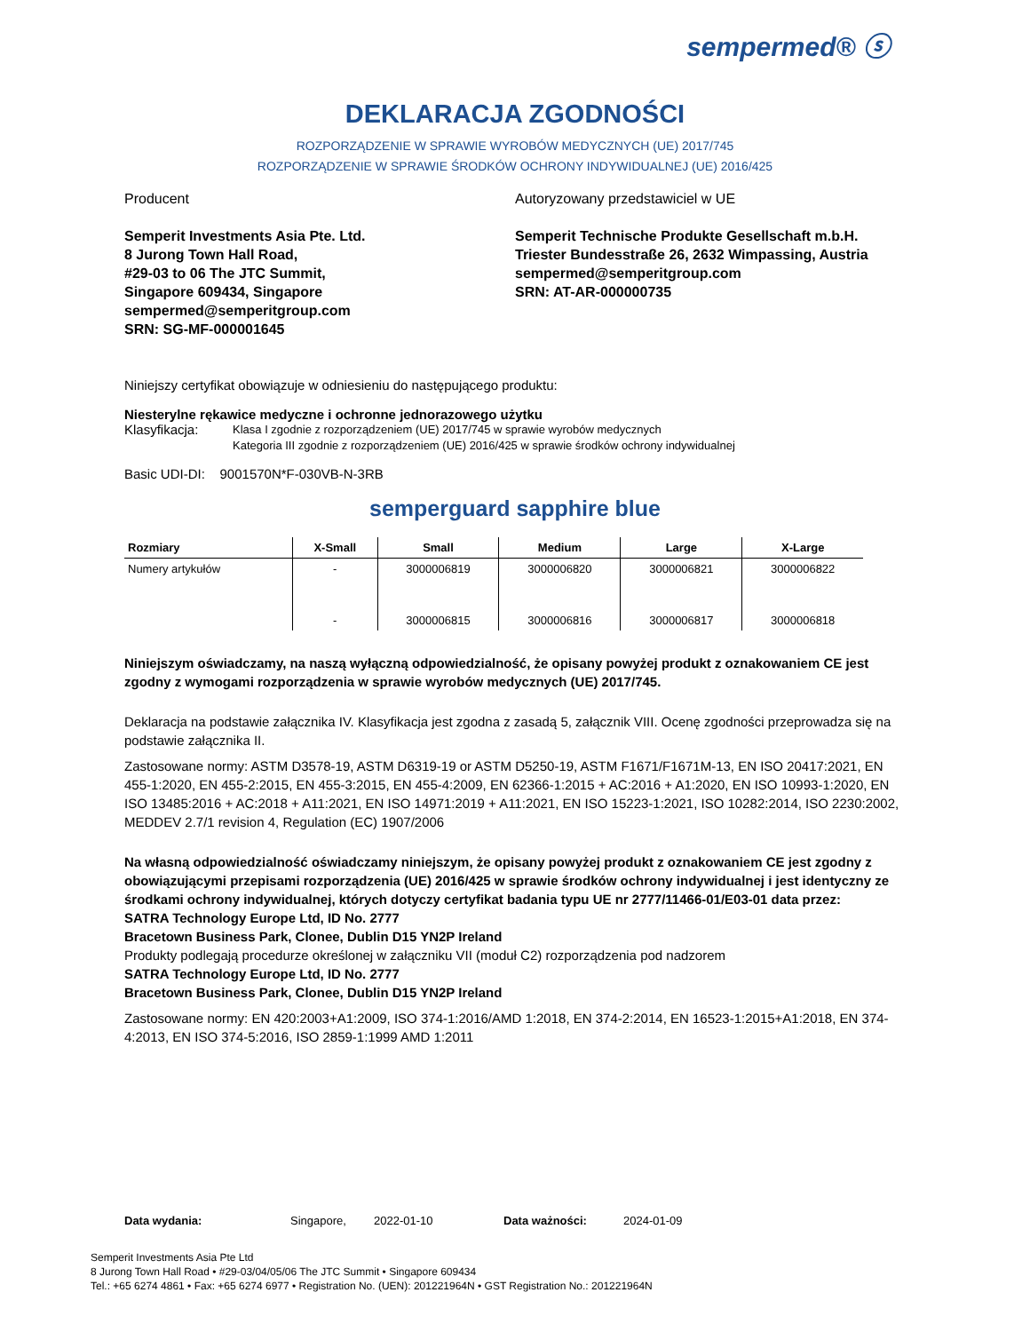sempermed® ⓢ
DEKLARACJA ZGODNOŚCI
ROZPORZĄDZENIE W SPRAWIE WYROBÓW MEDYCZNYCH (UE) 2017/745
ROZPORZĄDZENIE W SPRAWIE ŚRODKÓW OCHRONY INDYWIDUALNEJ (UE) 2016/425
Producent
Semperit Investments Asia Pte. Ltd.
8 Jurong Town Hall Road,
#29-03 to 06 The JTC Summit,
Singapore 609434, Singapore
sempermed@semperitgroup.com
SRN: SG-MF-000001645
Autoryzowany przedstawiciel w UE
Semperit Technische Produkte Gesellschaft m.b.H.
Triester Bundesstraße 26, 2632 Wimpassing, Austria
sempermed@semperitgroup.com
SRN: AT-AR-000000735
Niniejszy certyfikat obowiązuje w odniesieniu do następującego produktu:
Niesterylne rękawice medyczne i ochronne jednorazowego użytku
Klasyfikacja: Klasa I zgodnie z rozporządzeniem (UE) 2017/745 w sprawie wyrobów medycznych
Kategoria III zgodnie z rozporządzeniem (UE) 2016/425 w sprawie środków ochrony indywidualnej
Basic UDI-DI: 9001570N*F-030VB-N-3RB
semperguard sapphire blue
| Rozmiary | X-Small | Small | Medium | Large | X-Large |
| --- | --- | --- | --- | --- | --- |
| Numery artykułów | - | 3000006819 | 3000006820 | 3000006821 | 3000006822 |
| | - | 3000006815 | 3000006816 | 3000006817 | 3000006818 |
Niniejszym oświadczamy, na naszą wyłączną odpowiedzialność, że opisany powyżej produkt z oznakowaniem CE jest zgodny z wymogami rozporządzenia w sprawie wyrobów medycznych (UE) 2017/745.
Deklaracja na podstawie załącznika IV. Klasyfikacja jest zgodna z zasadą 5, załącznik VIII. Ocenę zgodności przeprowadza się na podstawie załącznika II.
Zastosowane normy: ASTM D3578-19, ASTM D6319-19 or ASTM D5250-19, ASTM F1671/F1671M-13, EN ISO 20417:2021, EN 455-1:2020, EN 455-2:2015, EN 455-3:2015, EN 455-4:2009, EN 62366-1:2015 + AC:2016 + A1:2020, EN ISO 10993-1:2020, EN ISO 13485:2016 + AC:2018 + A11:2021, EN ISO 14971:2019 + A11:2021, EN ISO 15223-1:2021, ISO 10282:2014, ISO 2230:2002, MEDDEV 2.7/1 revision 4, Regulation (EC) 1907/2006
Na własną odpowiedzialność oświadczamy niniejszym, że opisany powyżej produkt z oznakowaniem CE jest zgodny z obowiązującymi przepisami rozporządzenia (UE) 2016/425 w sprawie środków ochrony indywidualnej i jest identyczny ze środkami ochrony indywidualnej, których dotyczy certyfikat badania typu UE nr 2777/11466-01/E03-01 data przez:
SATRA Technology Europe Ltd, ID No. 2777
Bracetown Business Park, Clonee, Dublin D15 YN2P Ireland
Produkty podlegają procedurze określonej w załączniku VII (moduł C2) rozporządzenia pod nadzorem
SATRA Technology Europe Ltd, ID No. 2777
Bracetown Business Park, Clonee, Dublin D15 YN2P Ireland
Zastosowane normy: EN 420:2003+A1:2009, ISO 374-1:2016/AMD 1:2018, EN 374-2:2014, EN 16523-1:2015+A1:2018, EN 374-4:2013, EN ISO 374-5:2016, ISO 2859-1:1999 AMD 1:2011
Data wydania: Singapore, 2022-01-10 Data ważności: 2024-01-09
Semperit Investments Asia Pte Ltd
8 Jurong Town Hall Road • #29-03/04/05/06 The JTC Summit • Singapore 609434
Tel.: +65 6274 4861 • Fax: +65 6274 6977 • Registration No. (UEN): 201221964N • GST Registration No.: 201221964N